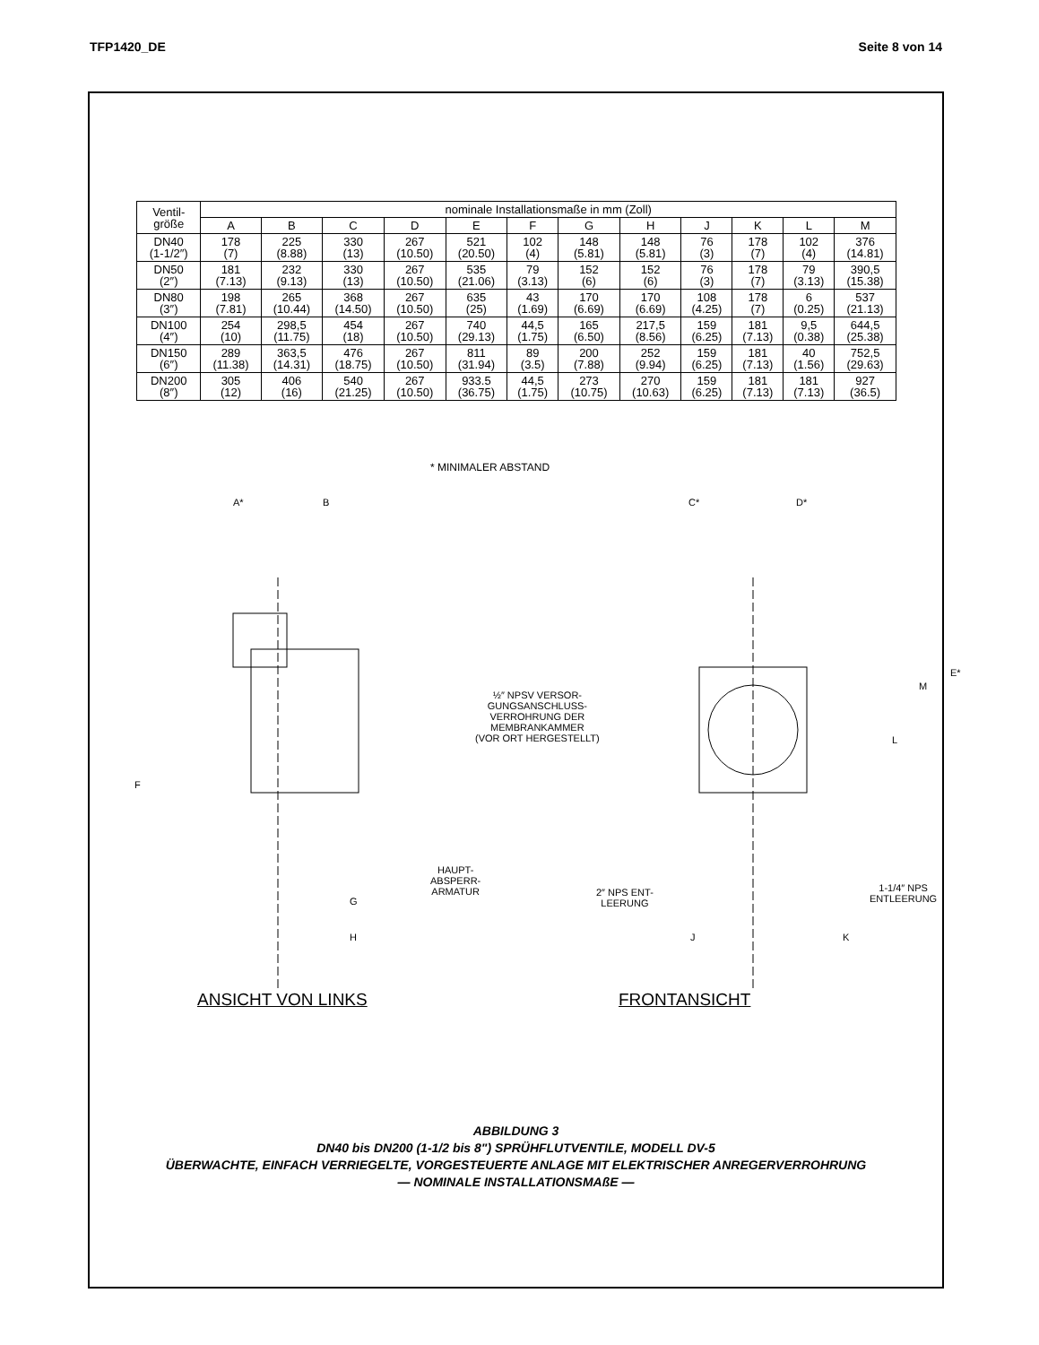TFP1420_DE Seite 8 von 14
| Ventil- größe | nominale Installationsmaße in mm (Zoll) | | | | | | | | | | | |
| --- | --- | --- | --- | --- | --- | --- | --- | --- | --- | --- | --- | --- |
| | A | B | C | D | E | F | G | H | J | K | L | M |
| DN40 (1-1/2″) | 178 (7) | 225 (8.88) | 330 (13) | 267 (10.50) | 521 (20.50) | 102 (4) | 148 (5.81) | 148 (5.81) | 76 (3) | 178 (7) | 102 (4) | 376 (14.81) |
| DN50 (2″) | 181 (7.13) | 232 (9.13) | 330 (13) | 267 (10.50) | 535 (21.06) | 79 (3.13) | 152 (6) | 152 (6) | 76 (3) | 178 (7) | 79 (3.13) | 390,5 (15.38) |
| DN80 (3″) | 198 (7.81) | 265 (10.44) | 368 (14.50) | 267 (10.50) | 635 (25) | 43 (1.69) | 170 (6.69) | 170 (6.69) | 108 (4.25) | 178 (7) | 6 (0.25) | 537 (21.13) |
| DN100 (4″) | 254 (10) | 298,5 (11.75) | 454 (18) | 267 (10.50) | 740 (29.13) | 44,5 (1.75) | 165 (6.50) | 217,5 (8.56) | 159 (6.25) | 181 (7.13) | 9,5 (0.38) | 644,5 (25.38) |
| DN150 (6″) | 289 (11.38) | 363,5 (14.31) | 476 (18.75) | 267 (10.50) | 811 (31.94) | 89 (3.5) | 200 (7.88) | 252 (9.94) | 159 (6.25) | 181 (7.13) | 40 (1.56) | 752,5 (29.63) |
| DN200 (8″) | 305 (12) | 406 (16) | 540 (21.25) | 267 (10.50) | 933.5 (36.75) | 44,5 (1.75) | 273 (10.75) | 270 (10.63) | 159 (6.25) | 181 (7.13) | 181 (7.13) | 927 (36.5) |
* MINIMALER ABSTAND
A* B C* D*
E*
M
L
F
½″ NPSV VERSOR-
GUNGSANSCHLUSS-
VERROHRUNG DER
MEMBRANKAMMER
(VOR ORT HERGESTELLT)
HAUPT-
ABSPERR-
ARMATUR
2″ NPS ENT-
LEERUNG
1-1/4″ NPS
ENTLEERUNG
G
H J K
ANSICHT VON LINKS FRONTANSICHT
ABBILDUNG 3
DN40 bis DN200 (1-1/2 bis 8") SPRÜHFLUTVENTILE, MODELL DV-5
ÜBERWACHTE, EINFACH VERRIEGELTE, VORGESTEUERTE ANLAGE MIT ELEKTRISCHER ANREGERVERROHRUNG
— NOMINALE INSTALLATIONSMAßE —